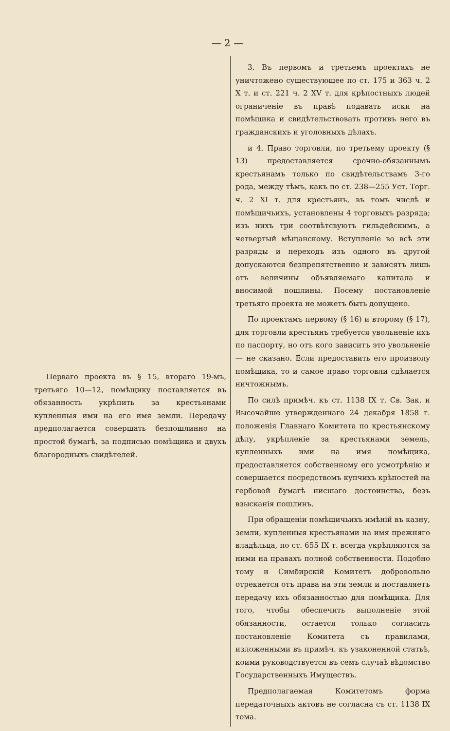— 2 —
Перваго проекта въ § 15, втораго 19-мъ, третьяго 10—12, помѣщику поставляется въ обязанность укрѣпить за крестьянами купленныя ими на его имя земли. Передачу предполагается совершать безпошлинно на простой бумагѣ, за подписью помѣщика и двухъ благородныхъ свидѣтелей.
3. Въ первомъ и третьемъ проектахъ не уничтожено существующее по ст. 175 и 363 ч. 2 X т. и ст. 221 ч. 2 XV т. для крѣпостныхъ людей ограниченіе въ правѣ подавать иски на помѣщика и свидѣтельствовать противъ него въ гражданскихъ и уголовныхъ дѣлахъ.
и 4. Право торговли, по третьему проекту (§ 13) предоставляется срочно-обязаннымъ крестьянамъ только по свидѣтельствамъ 3-го рода, между тѣмъ, какъ по ст. 238—255 Уст. Торг. ч. 2 XI т. для крестьянъ, въ томъ числѣ и помѣщичьихъ, установлены 4 торговыхъ разряда; изъ нихъ три соотвѣтсвуютъ гильдейскимъ, а четвертый мѣщанскому. Вступленіе во всѣ эти разряды и переходъ изъ одного въ другой допускаются безпрепятственно и зависятъ лишь отъ величины объявляемаго капитала и вносимой пошлины. Посему постановленіе третьяго проекта не можетъ быть допущено.
По проектамъ первому (§ 16) и второму (§ 17), для торговли крестьянъ требуется увольненіе ихъ по паспорту, но отъ кого зависитъ это увольненіе — не сказано. Если предоставить его произволу помѣщика, то и самое право торговли сдѣлается ничтожнымъ.
По силѣ примѣч. къ ст. 1138 IX т. Св. Зак. и Высочайше утвержденнаго 24 декабря 1858 г. положенія Главнаго Комитета по крестьянскому дѣлу, укрѣпленіе за крестьянами земель, купленныхъ ими на имя помѣщика, предоставляется собственному его усмотрѣнію и совершается посредствомъ купчихъ крѣпостей на гербовой бумагѣ нисшаго достоинства, безъ взысканія пошлинъ.
При обращеніи помѣщичьихъ имѣній въ казну, земли, купленныя крестьянами на имя прежняго владѣльца, по ст. 655 IX т. всегда укрѣпляются за ними на правахъ полной собственности. Подобно тому и Симбирскій Комитетъ добровольно отрекается отъ права на эти земли и поставляетъ передачу ихъ обязанностью для помѣщика. Для того, чтобы обеспечить выполненіе этой обязанности, остается только согласить постановленіе Комитета съ правилами, изложенными въ примѣч. къ узаконенной статьѣ, коими руководствуется въ семъ случаѣ вѣдомство Государственныхъ Имуществъ.
Предполагаемая Комитетомъ форма передаточныхъ актовъ не согласна съ ст. 1138 IX тома.